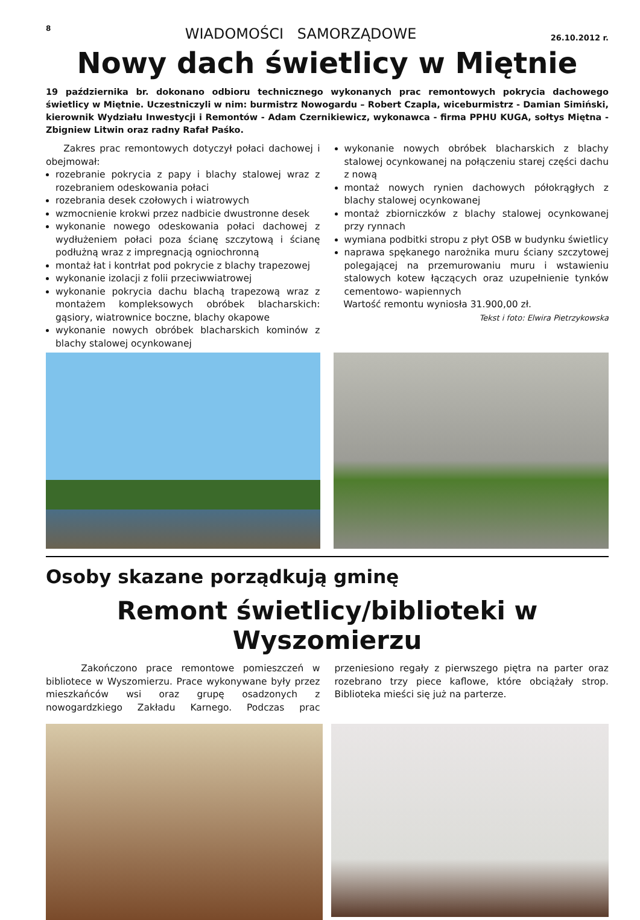8 WIADOMOŚCI SAMORZĄDOWE 26.10.2012 r.
Nowy dach świetlicy w Miętnie
19 października br. dokonano odbioru technicznego wykonanych prac remontowych pokrycia dachowego świetlicy w Miętnie. Uczestniczyli w nim: burmistrz Nowogardu – Robert Czapla, wiceburmistrz - Damian Simiński, kierownik Wydziału Inwestycji i Remontów - Adam Czernikiewicz, wykonawca - firma PPHU KUGA, sołtys Miętna - Zbigniew Litwin oraz radny Rafał Paśko.
Zakres prac remontowych dotyczył połaci dachowej i obejmował:
rozebranie pokrycia z papy i blachy stalowej wraz z rozebraniem odeskowania połaci
rozebrania desek czołowych i wiatrowych
wzmocnienie krokwi przez nadbicie dwustronne desek
wykonanie nowego odeskowania połaci dachowej z wydłużeniem połaci poza ścianę szczytową i ścianę podłużną wraz z impregnacją ogniochronną
montaż łat i kontrłat pod pokrycie z blachy trapezowej
wykonanie izolacji z folii przeciwwiatrowej
wykonanie pokrycia dachu blachą trapezową wraz z montażem kompleksowych obróbek blacharskich: gąsiory, wiatrownice boczne, blachy okapowe
wykonanie nowych obróbek blacharskich kominów z blachy stalowej ocynkowanej
wykonanie nowych obróbek blacharskich z blachy stalowej ocynkowanej na połączeniu starej części dachu z nową
montaż nowych rynien dachowych półokrągłych z blachy stalowej ocynkowanej
montaż zbiorniczków z blachy stalowej ocynkowanej przy rynnach
wymiana podbitki stropu z płyt OSB w budynku świetlicy
naprawa spękanego narożnika muru ściany szczytowej polegającej na przemurowaniu muru i wstawieniu stalowych kotew łączących oraz uzupełnienie tynków cementowo- wapiennych
Wartość remontu wyniosła 31.900,00 zł.
Tekst i foto: Elwira Pietrzykowska
Osoby skazane porządkują gminę
Remont świetlicy/biblioteki w Wyszomierzu
Zakończono prace remontowe pomieszczeń w bibliotece w Wyszomierzu. Prace wykonywane były przez mieszkańców wsi oraz grupę osadzonych z nowogardzkiego Zakładu Karnego. Podczas prac przeniesiono regały z pierwszego piętra na parter oraz rozebrano trzy piece kaflowe, które obciążały strop. Biblioteka mieści się już na parterze.